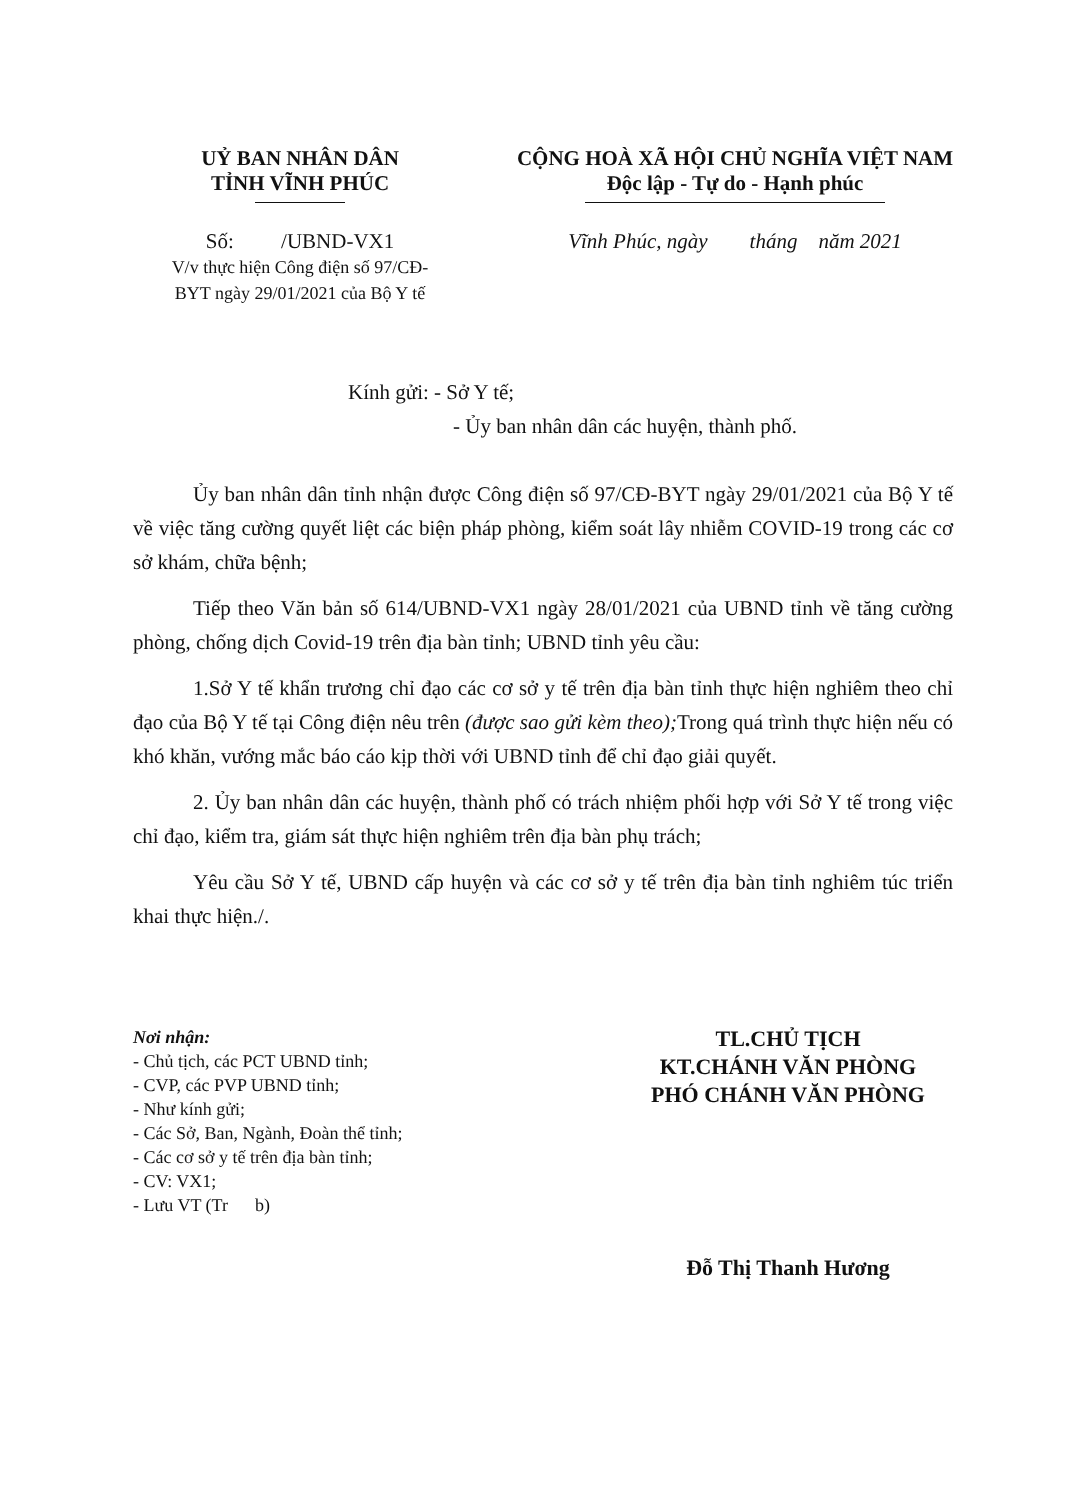UỶ BAN NHÂN DÂN
TỈNH VĨNH PHÚC
Số: /UBND-VX1
V/v thực hiện Công điện số 97/CĐ-
BYT ngày 29/01/2021 của Bộ Y tế
CỘNG HOÀ XÃ HỘI CHỦ NGHĨA VIỆT NAM
Độc lập - Tự do - Hạnh phúc
Vĩnh Phúc, ngày tháng năm 2021
Kính gửi: - Sở Y tế;
- Ủy ban nhân dân các huyện, thành phố.
Ủy ban nhân dân tỉnh nhận được Công điện số 97/CĐ-BYT ngày 29/01/2021 của Bộ Y tế về việc tăng cường quyết liệt các biện pháp phòng, kiểm soát lây nhiễm COVID-19 trong các cơ sở khám, chữa bệnh;
Tiếp theo Văn bản số 614/UBND-VX1 ngày 28/01/2021 của UBND tỉnh về tăng cường phòng, chống dịch Covid-19 trên địa bàn tỉnh; UBND tỉnh yêu cầu:
1.Sở Y tế khẩn trương chỉ đạo các cơ sở y tế trên địa bàn tỉnh thực hiện nghiêm theo chỉ đạo của Bộ Y tế tại Công điện nêu trên (được sao gửi kèm theo); Trong quá trình thực hiện nếu có khó khăn, vướng mắc báo cáo kịp thời với UBND tỉnh để chỉ đạo giải quyết.
2. Ủy ban nhân dân các huyện, thành phố có trách nhiệm phối hợp với Sở Y tế trong việc chỉ đạo, kiểm tra, giám sát thực hiện nghiêm trên địa bàn phụ trách;
Yêu cầu Sở Y tế, UBND cấp huyện và các cơ sở y tế trên địa bàn tỉnh nghiêm túc triển khai thực hiện./.
Nơi nhận:
- Chủ tịch, các PCT UBND tỉnh;
- CVP, các PVP UBND tỉnh;
- Như kính gửi;
- Các Sở, Ban, Ngành, Đoàn thể tỉnh;
- Các cơ sở y tế trên địa bàn tỉnh;
- CV: VX1;
- Lưu VT (Tr b)
TL.CHỦ TỊCH
KT.CHÁNH VĂN PHÒNG
PHÓ CHÁNH VĂN PHÒNG
Đỗ Thị Thanh Hương